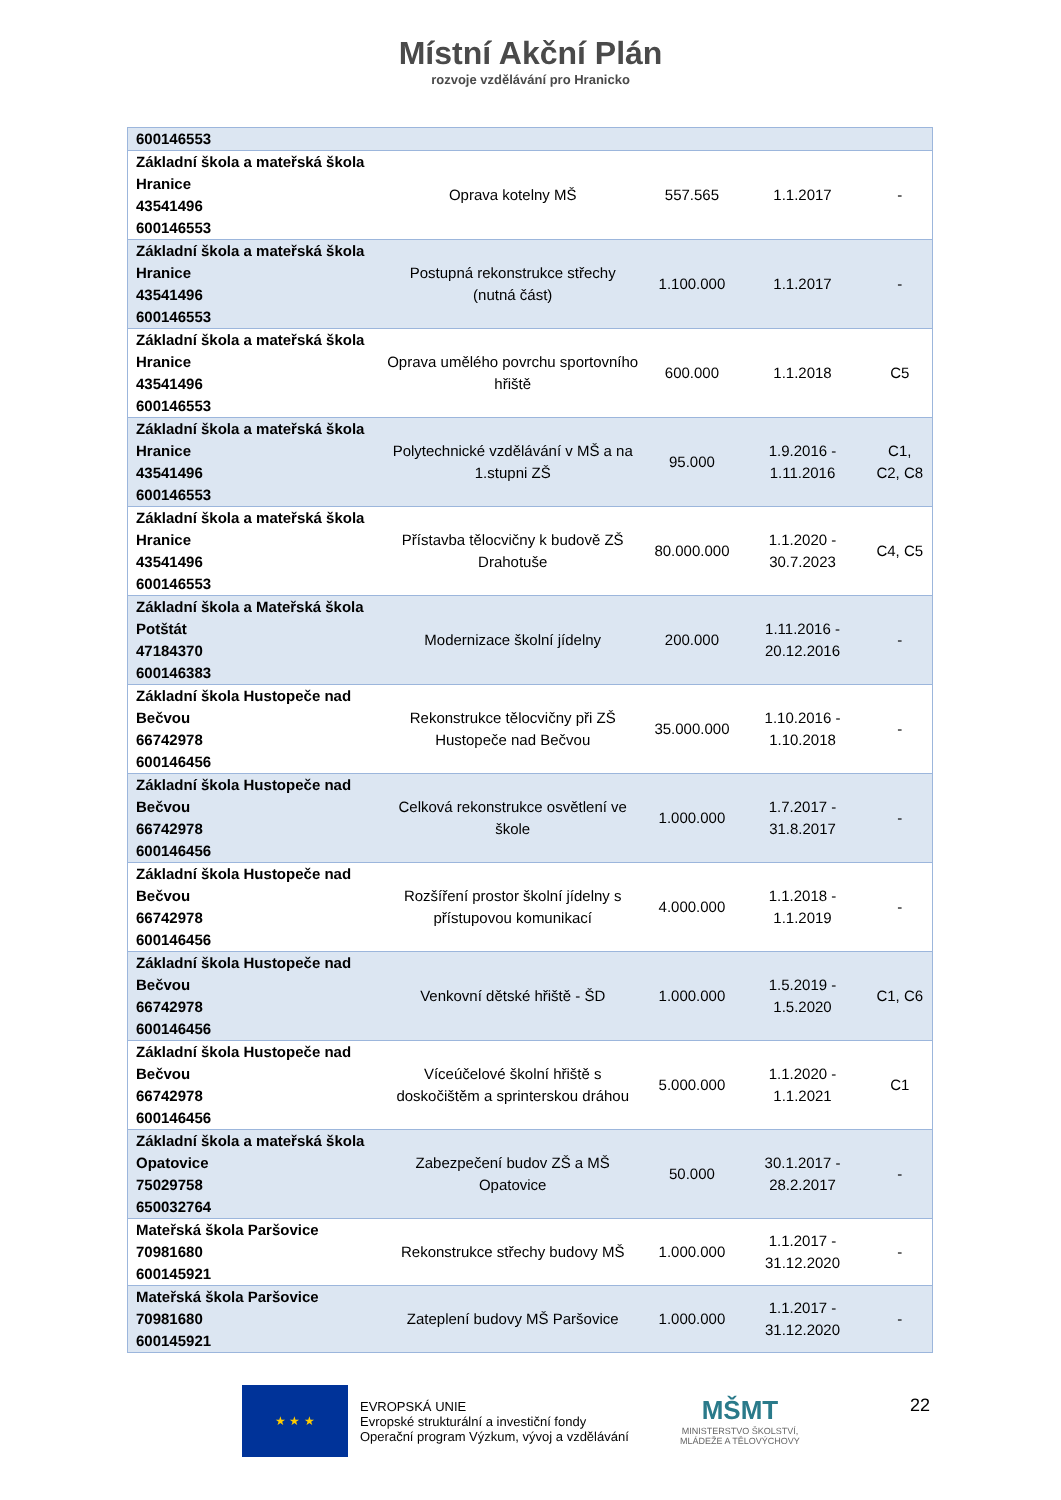Místní Akční Plán
rozvoje vzdělávání pro Hranicko
| 600146553 | | | | |
| Základní škola a mateřská škola Hranice 43541496 600146553 | Oprava kotelny MŠ | 557.565 | 1.1.2017 | - |
| Základní škola a mateřská škola Hranice 43541496 600146553 | Postupná rekonstrukce střechy (nutná část) | 1.100.000 | 1.1.2017 | - |
| Základní škola a mateřská škola Hranice 43541496 600146553 | Oprava umělého povrchu sportovního hřiště | 600.000 | 1.1.2018 | C5 |
| Základní škola a mateřská škola Hranice 43541496 600146553 | Polytechnické vzdělávání v MŠ a na 1.stupni ZŠ | 95.000 | 1.9.2016 - 1.11.2016 | C1, C2, C8 |
| Základní škola a mateřská škola Hranice 43541496 600146553 | Přístavba tělocvičny k budově ZŠ Drahotuše | 80.000.000 | 1.1.2020 - 30.7.2023 | C4, C5 |
| Základní škola a Mateřská škola Potštát 47184370 600146383 | Modernizace školní jídelny | 200.000 | 1.11.2016 - 20.12.2016 | - |
| Základní škola Hustopeče nad Bečvou 66742978 600146456 | Rekonstrukce tělocvičny při ZŠ Hustopeče nad Bečvou | 35.000.000 | 1.10.2016 - 1.10.2018 | - |
| Základní škola Hustopeče nad Bečvou 66742978 600146456 | Celková rekonstrukce osvětlení ve škole | 1.000.000 | 1.7.2017 - 31.8.2017 | - |
| Základní škola Hustopeče nad Bečvou 66742978 600146456 | Rozšíření prostor školní jídelny s přístupovou komunikací | 4.000.000 | 1.1.2018 - 1.1.2019 | - |
| Základní škola Hustopeče nad Bečvou 66742978 600146456 | Venkovní dětské hřiště - ŠD | 1.000.000 | 1.5.2019 - 1.5.2020 | C1, C6 |
| Základní škola Hustopeče nad Bečvou 66742978 600146456 | Víceúčelové školní hřiště s doskočištěm a sprinterskou dráhou | 5.000.000 | 1.1.2020 - 1.1.2021 | C1 |
| Základní škola a mateřská škola Opatovice 75029758 650032764 | Zabezpečení budov ZŠ a MŠ Opatovice | 50.000 | 30.1.2017 - 28.2.2017 | - |
| Mateřská škola Paršovice 70981680 600145921 | Rekonstrukce střechy budovy MŠ | 1.000.000 | 1.1.2017 - 31.12.2020 | - |
| Mateřská škola Paršovice 70981680 600145921 | Zateplení budovy MŠ Paršovice | 1.000.000 | 1.1.2017 - 31.12.2020 | - |
★ ★ ★
EVROPSKÁ UNIE
Evropské strukturální a investiční fondy
Operační program Výzkum, vývoj a vzdělávání
MŠMT
MINISTERSTVO ŠKOLSTVÍ,
MLÁDEŽE A TĚLOVÝCHOVY
22